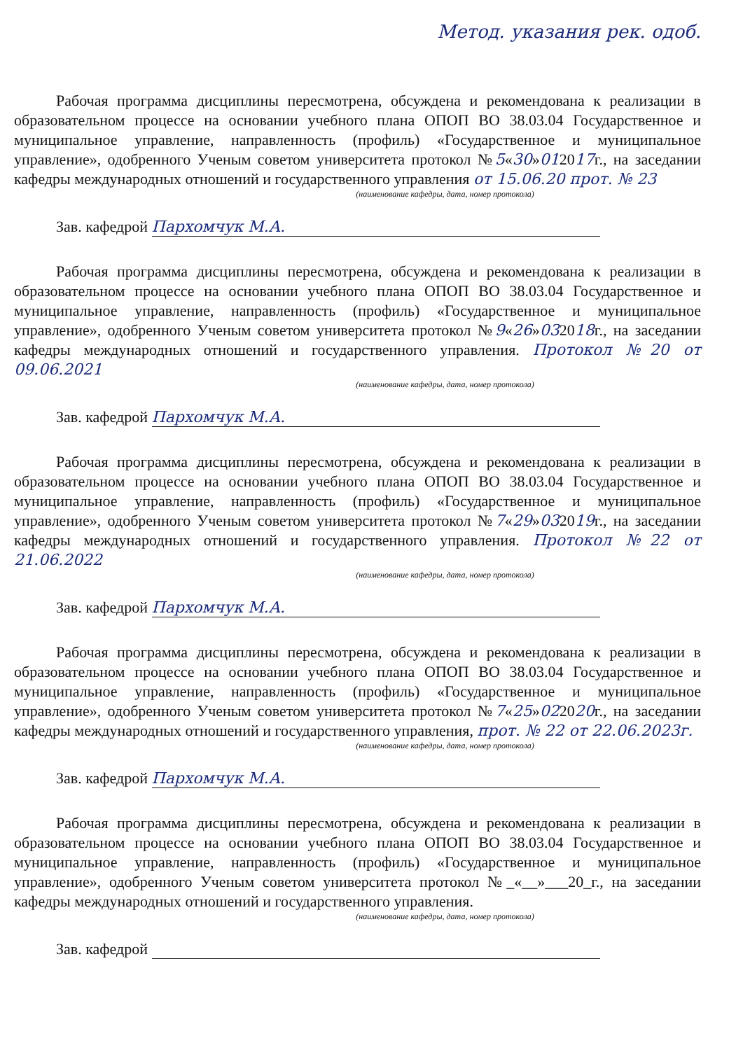Метод. указания рек. одоб.
Рабочая программа дисциплины пересмотрена, обсуждена и рекомендована к реализации в образовательном процессе на основании учебного плана ОПОП ВО 38.03.04 Государственное и муниципальное управление, направленность (профиль) «Государственное и муниципальное управление», одобренного Ученым советом университета протокол №5«30»012017г., на заседании кафедры международных отношений и государственного управления от 15.06.20 прот. № 23
(наименование кафедры, дата, номер протокола)
Зав. кафедрой Пархомчук М.А.
Рабочая программа дисциплины пересмотрена, обсуждена и рекомендована к реализации в образовательном процессе на основании учебного плана ОПОП ВО 38.03.04 Государственное и муниципальное управление, направленность (профиль) «Государственное и муниципальное управление», одобренного Ученым советом университета протокол №9«26»032018г., на заседании кафедры международных отношений и государственного управления. Протокол №20 от 09.06.2021
(наименование кафедры, дата, номер протокола)
Зав. кафедрой Пархомчук М.А.
Рабочая программа дисциплины пересмотрена, обсуждена и рекомендована к реализации в образовательном процессе на основании учебного плана ОПОП ВО 38.03.04 Государственное и муниципальное управление, направленность (профиль) «Государственное и муниципальное управление», одобренного Ученым советом университета протокол №7«29»032019г., на заседании кафедры международных отношений и государственного управления. Протокол №22 от 21.06.2022
(наименование кафедры, дата, номер протокола)
Зав. кафедрой Пархомчук М.А.
Рабочая программа дисциплины пересмотрена, обсуждена и рекомендована к реализации в образовательном процессе на основании учебного плана ОПОП ВО 38.03.04 Государственное и муниципальное управление, направленность (профиль) «Государственное и муниципальное управление», одобренного Ученым советом университета протокол №7«25»022020г., на заседании кафедры международных отношений и государственного управления, прот. № 22 от 22.06.2023г.
(наименование кафедры, дата, номер протокола)
Зав. кафедрой Пархомчук М.А.
Рабочая программа дисциплины пересмотрена, обсуждена и рекомендована к реализации в образовательном процессе на основании учебного плана ОПОП ВО 38.03.04 Государственное и муниципальное управление, направленность (профиль) «Государственное и муниципальное управление», одобренного Ученым советом университета протокол №_«__»___20_г., на заседании кафедры международных отношений и государственного управления.
(наименование кафедры, дата, номер протокола)
Зав. кафедрой